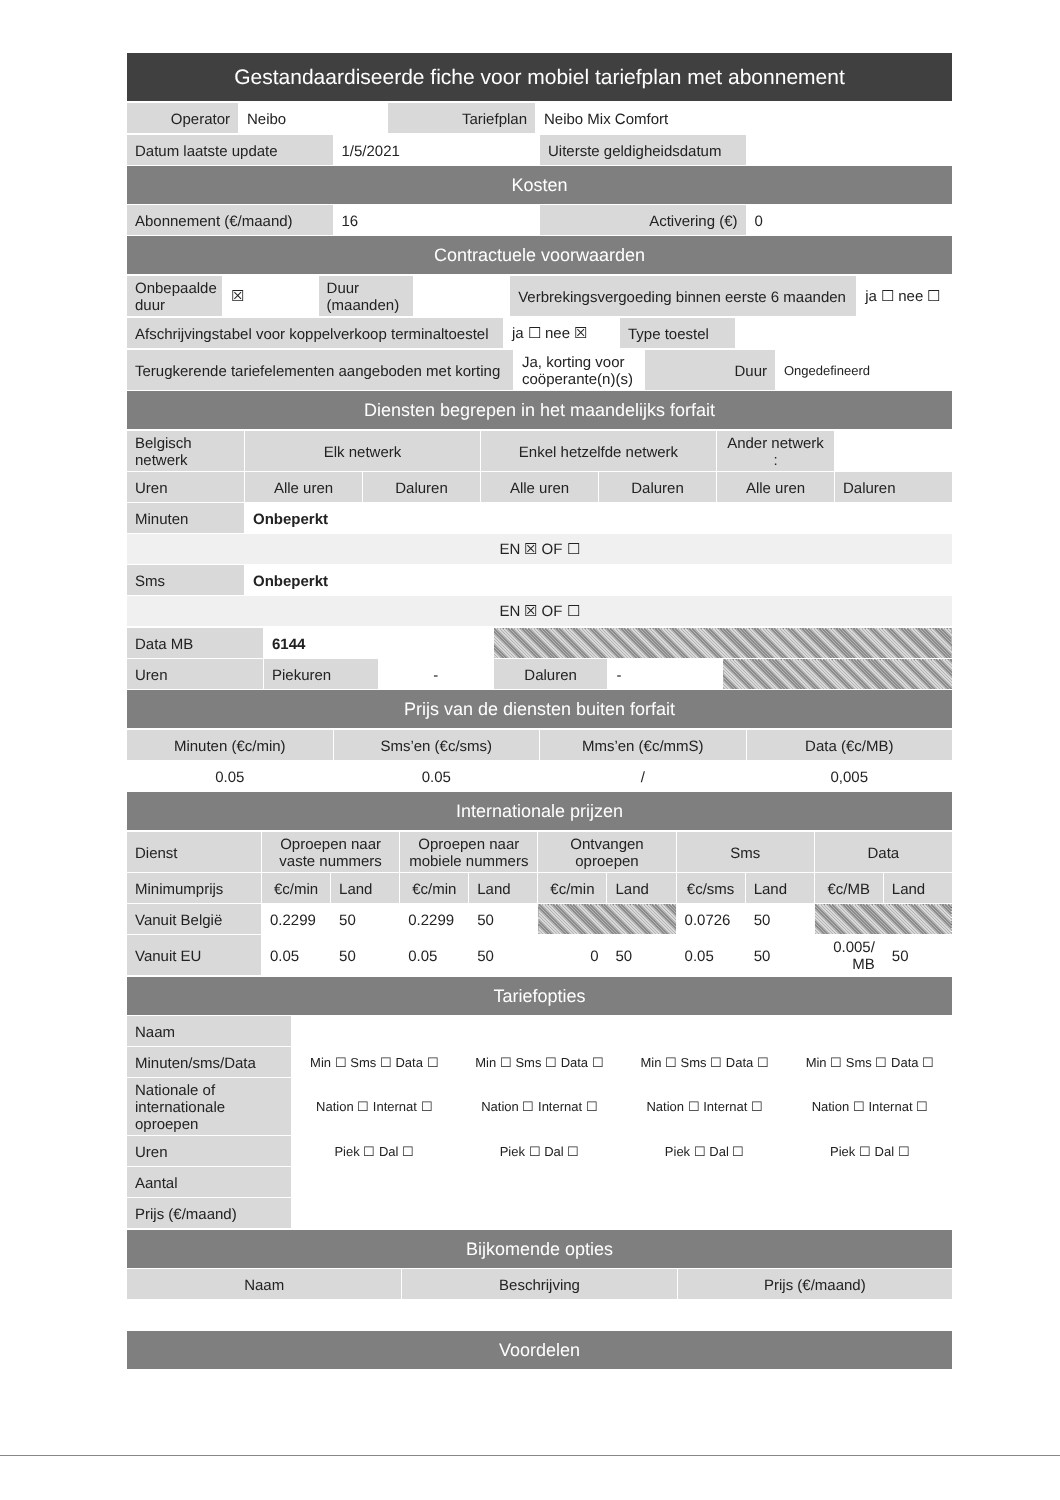| Gestandaardiseerde fiche voor mobiel tariefplan met abonnement |
| Operator | Neibo | Tariefplan | Neibo Mix Comfort |
| Datum laatste update | 1/5/2021 | Uiterste geldigheidsdatum | |
| Kosten | | | |
| Abonnement (€/maand) | 16 | Activering (€) | 0 |
| Contractuele voorwaarden | | | |
| Onbepaalde duur | ☒ | Duur (maanden) | | Verbrekingsvergoeding binnen eerste 6 maanden | ja ☐ nee ☐ |
| Afschrijvingstabel voor koppelverkoop terminaltoestel | ja ☐ nee ☒ | Type toestel | |
| Terugkerende tariefelementen aangeboden met korting | Ja, korting voor coöperante(n)(s) | Duur | Ongedefineerd |
| Diensten begrepen in het maandelijks forfait | | | |
| Belgisch netwerk | Elk netwerk | | Enkel hetzelfde netwerk | | Ander netwerk : | |
| Uren | Alle uren | Daluren | Alle uren | Daluren | Alle uren | Daluren |
| Minuten | Onbeperkt | | | | | |
| EN ☒ OF ☐ | | | | | | |
| Sms | Onbeperkt | | | | | |
| EN ☒ OF ☐ | | | | | | |
| Data MB | 6144 | | | | |
| Uren | Piekuren | - | Daluren | - | |
| Prijs van de diensten buiten forfait | | | | | |
| Minuten (€c/min) | Sms’en (€c/sms) | Mms’en (€c/mmS) | Data (€c/MB) |
| 0.05 | 0.05 | / | 0,005 |
| Internationale prijzen | | | |
| Dienst | Oproepen naar vaste nummers | | Oproepen naar mobiele nummers | | Ontvangen oproepen | | Sms | | Data | |
| Minimumprijs | €c/min | Land | €c/min | Land | €c/min | Land | €c/sms | Land | €c/MB | Land |
| Vanuit België | 0.2299 | 50 | 0.2299 | 50 | | | 0.0726 | 50 | | |
| Vanuit EU | 0.05 | 50 | 0.05 | 50 | 0 | 50 | 0.05 | 50 | 0.005/ MB | 50 |
| Tariefopties | | | | |
| Naam | | | | |
| Minuten/sms/Data | Min ☐ Sms ☐ Data ☐ | Min ☐ Sms ☐ Data ☐ | Min ☐ Sms ☐ Data ☐ | Min ☐ Sms ☐ Data ☐ |
| Nationale of internationale oproepen | Nation ☐ Internat ☐ | Nation ☐ Internat ☐ | Nation ☐ Internat ☐ | Nation ☐ Internat ☐ |
| Uren | Piek ☐ Dal ☐ | Piek ☐ Dal ☐ | Piek ☐ Dal ☐ | Piek ☐ Dal ☐ |
| Aantal | | | | |
| Prijs (€/maand) | | | | |
| Bijkomende opties | | |
| Naam | Beschrijving | Prijs (€/maand) |
| Voordelen | | |